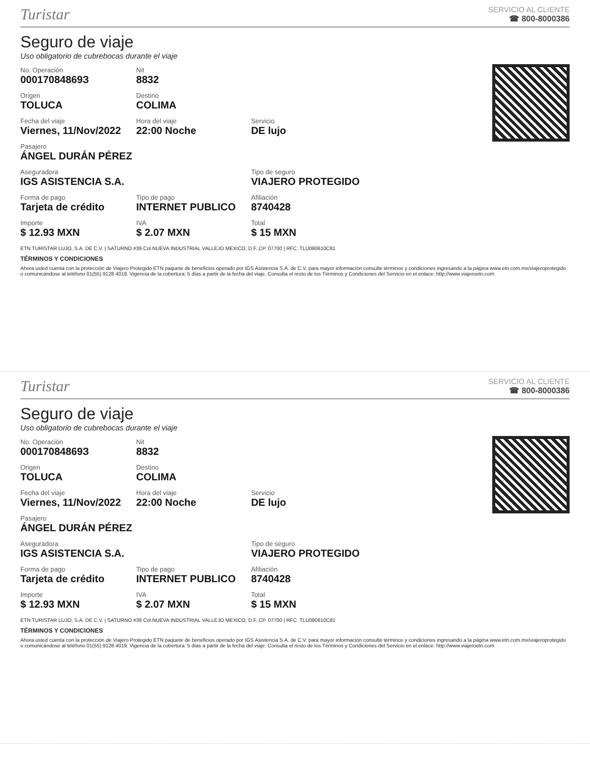Turistar
SERVICIO AL CLIENTE
☎ 800-8000386
Seguro de viaje
Uso obligatorio de cubrebocas durante el viaje
| No. Operación 00017084869З | Nit 8832 | |
| Origen TOLUCA | Destino COLIMA | |
| Fecha del viaje Viernes, 11/Nov/2022 | Hora del viaje 22:00 Noche | Servicio DE lujo |
| Pasajero ÁNGEL DURÁN PÉREZ | | |
| Aseguradora IGS ASISTENCIA S.A. | | Tipo de seguro VIAJERO PROTEGIDO |
| Forma de pago Tarjeta de crédito | Tipo de pago INTERNET PUBLICO | Afiliación 8740428 |
| Importe $ 12.93 MXN | IVA $ 2.07 MXN | Total $ 15 MXN |
ETN TURISTAR LUJO, S.A. DE C.V. | SATURNO #39 Col.NUEVA INDUSTRIAL VALLEJO MEXICO, D.F.,CP. 07700 | RFC. TLU080610C81
TÉRMINOS Y CONDICIONES
Ahora usted cuenta con la protección de Viajero Protegido ETN paquete de beneficios operado por IGS Asistencia S.A. de C.V. para mayor información consulte términos y condiciones ingresando a la página www.etn.com.mx/viajeroprotegido o comunicándose al teléfono 01(55) 9128 4019. Vigencia de la cobertura: 5 días a partir de la fecha del viaje. Consulta el resto de los Términos y Condiciones del Servicio en el enlace: http://www.viajeroetn.com
Turistar
SERVICIO AL CLIENTE
☎ 800-8000386
Seguro de viaje
Uso obligatorio de cubrebocas durante el viaje
| No. Operación 00017084869З | Nit 8832 | |
| Origen TOLUCA | Destino COLIMA | |
| Fecha del viaje Viernes, 11/Nov/2022 | Hora del viaje 22:00 Noche | Servicio DE lujo |
| Pasajero ÁNGEL DURÁN PÉREZ | | |
| Aseguradora IGS ASISTENCIA S.A. | | Tipo de seguro VIAJERO PROTEGIDO |
| Forma de pago Tarjeta de crédito | Tipo de pago INTERNET PUBLICO | Afiliación 8740428 |
| Importe $ 12.93 MXN | IVA $ 2.07 MXN | Total $ 15 MXN |
ETN TURISTAR LUJO, S.A. DE C.V. | SATURNO #39 Col.NUEVA INDUSTRIAL VALLEJO MEXICO, D.F.,CP. 07700 | RFC. TLU080610C81
TÉRMINOS Y CONDICIONES
Ahora usted cuenta con la protección de Viajero Protegido ETN paquete de beneficios operado por IGS Asistencia S.A. de C.V. para mayor información consulte términos y condiciones ingresando a la página www.etn.com.mx/viajeroprotegido o comunicándose al teléfono 01(55) 9128 4019. Vigencia de la cobertura: 5 días a partir de la fecha del viaje. Consulta el resto de los Términos y Condiciones del Servicio en el enlace: http://www.viajeroetn.com